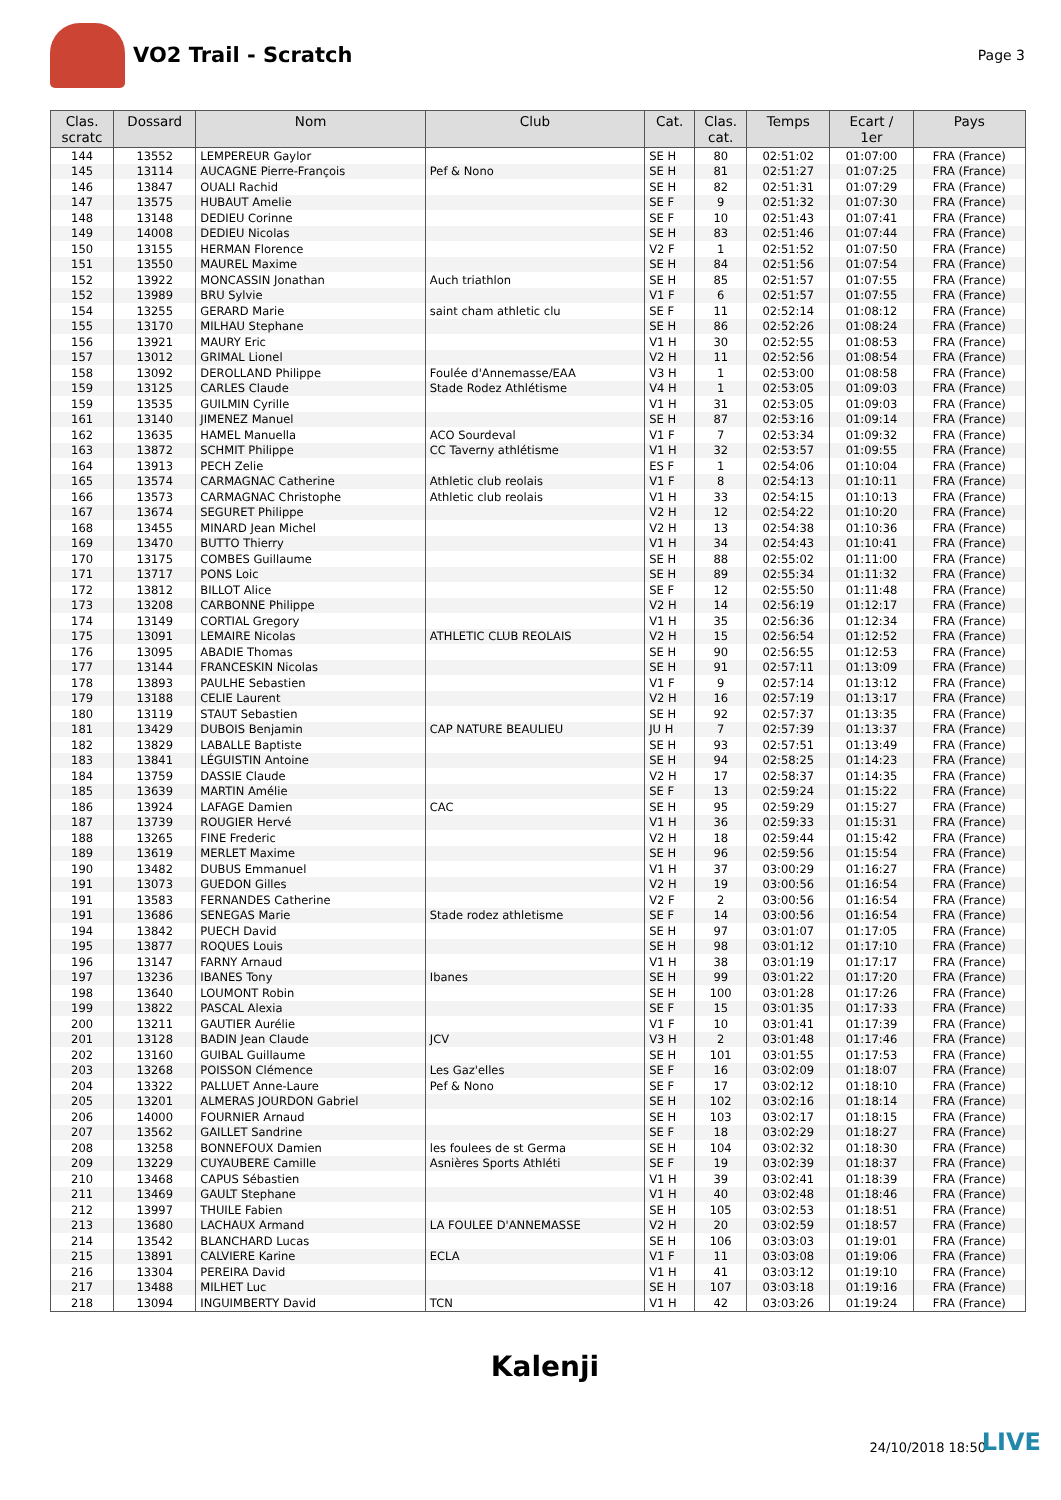VO2 Trail - Scratch
Page 3
| Clas. scratc | Dossard | Nom | Club | Cat. | Clas. cat. | Temps | Ecart / 1er | Pays |
| --- | --- | --- | --- | --- | --- | --- | --- | --- |
| 144 | 13552 | LEMPEREUR Gaylor | | SE H | 80 | 02:51:02 | 01:07:00 | FRA (France) |
| 145 | 13114 | AUCAGNE Pierre-François | Pef & Nono | SE H | 81 | 02:51:27 | 01:07:25 | FRA (France) |
| 146 | 13847 | OUALI Rachid | | SE H | 82 | 02:51:31 | 01:07:29 | FRA (France) |
| 147 | 13575 | HUBAUT Amelie | | SE F | 9 | 02:51:32 | 01:07:30 | FRA (France) |
| 148 | 13148 | DEDIEU Corinne | | SE F | 10 | 02:51:43 | 01:07:41 | FRA (France) |
| 149 | 14008 | DEDIEU Nicolas | | SE H | 83 | 02:51:46 | 01:07:44 | FRA (France) |
| 150 | 13155 | HERMAN Florence | | V2 F | 1 | 02:51:52 | 01:07:50 | FRA (France) |
| 151 | 13550 | MAUREL Maxime | | SE H | 84 | 02:51:56 | 01:07:54 | FRA (France) |
| 152 | 13922 | MONCASSIN Jonathan | Auch triathlon | SE H | 85 | 02:51:57 | 01:07:55 | FRA (France) |
| 152 | 13989 | BRU Sylvie | | V1 F | 6 | 02:51:57 | 01:07:55 | FRA (France) |
| 154 | 13255 | GERARD Marie | saint cham athletic clu | SE F | 11 | 02:52:14 | 01:08:12 | FRA (France) |
| 155 | 13170 | MILHAU Stephane | | SE H | 86 | 02:52:26 | 01:08:24 | FRA (France) |
| 156 | 13921 | MAURY Eric | | V1 H | 30 | 02:52:55 | 01:08:53 | FRA (France) |
| 157 | 13012 | GRIMAL Lionel | | V2 H | 11 | 02:52:56 | 01:08:54 | FRA (France) |
| 158 | 13092 | DEROLLAND Philippe | Foulée d'Annemasse/EAA | V3 H | 1 | 02:53:00 | 01:08:58 | FRA (France) |
| 159 | 13125 | CARLES Claude | Stade Rodez Athlétisme | V4 H | 1 | 02:53:05 | 01:09:03 | FRA (France) |
| 159 | 13535 | GUILMIN Cyrille | | V1 H | 31 | 02:53:05 | 01:09:03 | FRA (France) |
| 161 | 13140 | JIMENEZ Manuel | | SE H | 87 | 02:53:16 | 01:09:14 | FRA (France) |
| 162 | 13635 | HAMEL Manuella | ACO Sourdeval | V1 F | 7 | 02:53:34 | 01:09:32 | FRA (France) |
| 163 | 13872 | SCHMIT Philippe | CC Taverny athlétisme | V1 H | 32 | 02:53:57 | 01:09:55 | FRA (France) |
| 164 | 13913 | PECH Zelie | | ES F | 1 | 02:54:06 | 01:10:04 | FRA (France) |
| 165 | 13574 | CARMAGNAC Catherine | Athletic club reolais | V1 F | 8 | 02:54:13 | 01:10:11 | FRA (France) |
| 166 | 13573 | CARMAGNAC Christophe | Athletic club reolais | V1 H | 33 | 02:54:15 | 01:10:13 | FRA (France) |
| 167 | 13674 | SEGURET Philippe | | V2 H | 12 | 02:54:22 | 01:10:20 | FRA (France) |
| 168 | 13455 | MINARD Jean Michel | | V2 H | 13 | 02:54:38 | 01:10:36 | FRA (France) |
| 169 | 13470 | BUTTO Thierry | | V1 H | 34 | 02:54:43 | 01:10:41 | FRA (France) |
| 170 | 13175 | COMBES Guillaume | | SE H | 88 | 02:55:02 | 01:11:00 | FRA (France) |
| 171 | 13717 | PONS Loic | | SE H | 89 | 02:55:34 | 01:11:32 | FRA (France) |
| 172 | 13812 | BILLOT Alice | | SE F | 12 | 02:55:50 | 01:11:48 | FRA (France) |
| 173 | 13208 | CARBONNE Philippe | | V2 H | 14 | 02:56:19 | 01:12:17 | FRA (France) |
| 174 | 13149 | CORTIAL Gregory | | V1 H | 35 | 02:56:36 | 01:12:34 | FRA (France) |
| 175 | 13091 | LEMAIRE Nicolas | ATHLETIC CLUB REOLAIS | V2 H | 15 | 02:56:54 | 01:12:52 | FRA (France) |
| 176 | 13095 | ABADIE Thomas | | SE H | 90 | 02:56:55 | 01:12:53 | FRA (France) |
| 177 | 13144 | FRANCESKIN Nicolas | | SE H | 91 | 02:57:11 | 01:13:09 | FRA (France) |
| 178 | 13893 | PAULHE Sebastien | | V1 F | 9 | 02:57:14 | 01:13:12 | FRA (France) |
| 179 | 13188 | CELIE Laurent | | V2 H | 16 | 02:57:19 | 01:13:17 | FRA (France) |
| 180 | 13119 | STAUT Sebastien | | SE H | 92 | 02:57:37 | 01:13:35 | FRA (France) |
| 181 | 13429 | DUBOIS Benjamin | CAP NATURE BEAULIEU | JU H | 7 | 02:57:39 | 01:13:37 | FRA (France) |
| 182 | 13829 | LABALLE Baptiste | | SE H | 93 | 02:57:51 | 01:13:49 | FRA (France) |
| 183 | 13841 | LÉGUISTIN Antoine | | SE H | 94 | 02:58:25 | 01:14:23 | FRA (France) |
| 184 | 13759 | DASSIE Claude | | V2 H | 17 | 02:58:37 | 01:14:35 | FRA (France) |
| 185 | 13639 | MARTIN Amélie | | SE F | 13 | 02:59:24 | 01:15:22 | FRA (France) |
| 186 | 13924 | LAFAGE Damien | CAC | SE H | 95 | 02:59:29 | 01:15:27 | FRA (France) |
| 187 | 13739 | ROUGIER Hervé | | V1 H | 36 | 02:59:33 | 01:15:31 | FRA (France) |
| 188 | 13265 | FINE Frederic | | V2 H | 18 | 02:59:44 | 01:15:42 | FRA (France) |
| 189 | 13619 | MERLET Maxime | | SE H | 96 | 02:59:56 | 01:15:54 | FRA (France) |
| 190 | 13482 | DUBUS Emmanuel | | V1 H | 37 | 03:00:29 | 01:16:27 | FRA (France) |
| 191 | 13073 | GUEDON Gilles | | V2 H | 19 | 03:00:56 | 01:16:54 | FRA (France) |
| 191 | 13583 | FERNANDES Catherine | | V2 F | 2 | 03:00:56 | 01:16:54 | FRA (France) |
| 191 | 13686 | SENEGAS Marie | Stade rodez athletisme | SE F | 14 | 03:00:56 | 01:16:54 | FRA (France) |
| 194 | 13842 | PUECH David | | SE H | 97 | 03:01:07 | 01:17:05 | FRA (France) |
| 195 | 13877 | ROQUES Louis | | SE H | 98 | 03:01:12 | 01:17:10 | FRA (France) |
| 196 | 13147 | FARNY Arnaud | | V1 H | 38 | 03:01:19 | 01:17:17 | FRA (France) |
| 197 | 13236 | IBANES Tony | Ibanes | SE H | 99 | 03:01:22 | 01:17:20 | FRA (France) |
| 198 | 13640 | LOUMONT Robin | | SE H | 100 | 03:01:28 | 01:17:26 | FRA (France) |
| 199 | 13822 | PASCAL Alexia | | SE F | 15 | 03:01:35 | 01:17:33 | FRA (France) |
| 200 | 13211 | GAUTIER Aurélie | | V1 F | 10 | 03:01:41 | 01:17:39 | FRA (France) |
| 201 | 13128 | BADIN Jean Claude | JCV | V3 H | 2 | 03:01:48 | 01:17:46 | FRA (France) |
| 202 | 13160 | GUIBAL Guillaume | | SE H | 101 | 03:01:55 | 01:17:53 | FRA (France) |
| 203 | 13268 | POISSON Clémence | Les Gaz'elles | SE F | 16 | 03:02:09 | 01:18:07 | FRA (France) |
| 204 | 13322 | PALLUET Anne-Laure | Pef & Nono | SE F | 17 | 03:02:12 | 01:18:10 | FRA (France) |
| 205 | 13201 | ALMERAS JOURDON Gabriel | | SE H | 102 | 03:02:16 | 01:18:14 | FRA (France) |
| 206 | 14000 | FOURNIER Arnaud | | SE H | 103 | 03:02:17 | 01:18:15 | FRA (France) |
| 207 | 13562 | GAILLET Sandrine | | SE F | 18 | 03:02:29 | 01:18:27 | FRA (France) |
| 208 | 13258 | BONNEFOUX Damien | les foulees de st Germa | SE H | 104 | 03:02:32 | 01:18:30 | FRA (France) |
| 209 | 13229 | CUYAUBERE Camille | Asnières Sports Athléti | SE F | 19 | 03:02:39 | 01:18:37 | FRA (France) |
| 210 | 13468 | CAPUS Sébastien | | V1 H | 39 | 03:02:41 | 01:18:39 | FRA (France) |
| 211 | 13469 | GAULT Stephane | | V1 H | 40 | 03:02:48 | 01:18:46 | FRA (France) |
| 212 | 13997 | THUILE Fabien | | SE H | 105 | 03:02:53 | 01:18:51 | FRA (France) |
| 213 | 13680 | LACHAUX Armand | LA FOULEE D'ANNEMASSE | V2 H | 20 | 03:02:59 | 01:18:57 | FRA (France) |
| 214 | 13542 | BLANCHARD Lucas | | SE H | 106 | 03:03:03 | 01:19:01 | FRA (France) |
| 215 | 13891 | CALVIERE Karine | ECLA | V1 F | 11 | 03:03:08 | 01:19:06 | FRA (France) |
| 216 | 13304 | PEREIRA David | | V1 H | 41 | 03:03:12 | 01:19:10 | FRA (France) |
| 217 | 13488 | MILHET Luc | | SE H | 107 | 03:03:18 | 01:19:16 | FRA (France) |
| 218 | 13094 | INGUIMBERTY David | TCN | V1 H | 42 | 03:03:26 | 01:19:24 | FRA (France) |
Kalenji
24/10/2018 18:50 LIVE